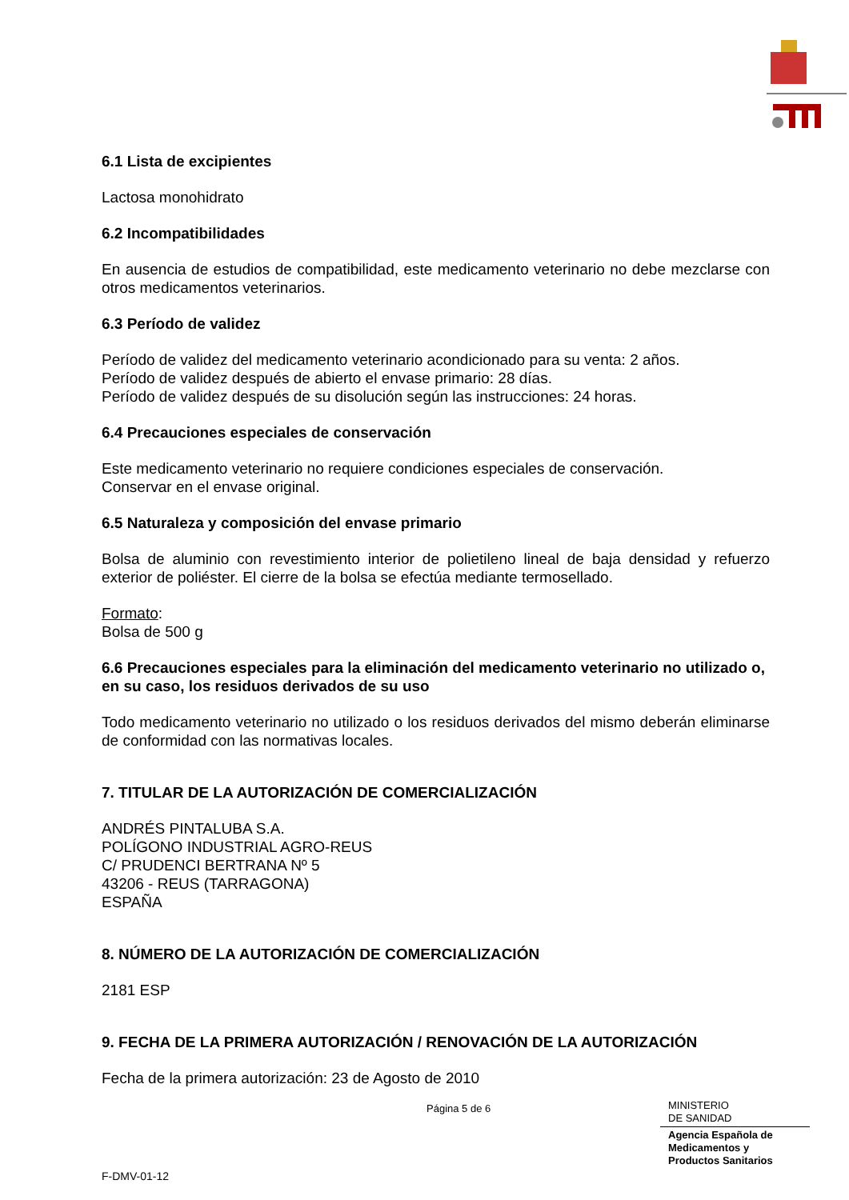6.1 Lista de excipientes
Lactosa monohidrato
6.2 Incompatibilidades
En ausencia de estudios de compatibilidad, este medicamento veterinario no debe mezclarse con otros medicamentos veterinarios.
6.3 Período de validez
Período de validez del medicamento veterinario acondicionado para su venta: 2 años.
Período de validez después de abierto el envase primario: 28 días.
Período de validez después de su disolución según las instrucciones: 24 horas.
6.4 Precauciones especiales de conservación
Este medicamento veterinario no requiere condiciones especiales de conservación.
Conservar en el envase original.
6.5 Naturaleza y composición del envase primario
Bolsa de aluminio con revestimiento interior de polietileno lineal de baja densidad y refuerzo exterior de poliéster. El cierre de la bolsa se efectúa mediante termosellado.
Formato:
Bolsa de 500 g
6.6 Precauciones especiales para la eliminación del medicamento veterinario no utilizado o, en su caso, los residuos derivados de su uso
Todo medicamento veterinario no utilizado o los residuos derivados del mismo deberán eliminarse de conformidad con las normativas locales.
7. TITULAR DE LA AUTORIZACIÓN DE COMERCIALIZACIÓN
ANDRÉS PINTALUBA S.A.
POLÍGONO INDUSTRIAL AGRO-REUS
C/ PRUDENCI BERTRANA Nº 5
43206 - REUS (TARRAGONA)
ESPAÑA
8. NÚMERO DE LA AUTORIZACIÓN DE COMERCIALIZACIÓN
2181 ESP
9. FECHA DE LA PRIMERA AUTORIZACIÓN / RENOVACIÓN DE LA AUTORIZACIÓN
Fecha de la primera autorización: 23 de Agosto de 2010
Página 5 de 6
MINISTERIO
DE SANIDAD
Agencia Española de
Medicamentos y
Productos Sanitarios
F-DMV-01-12